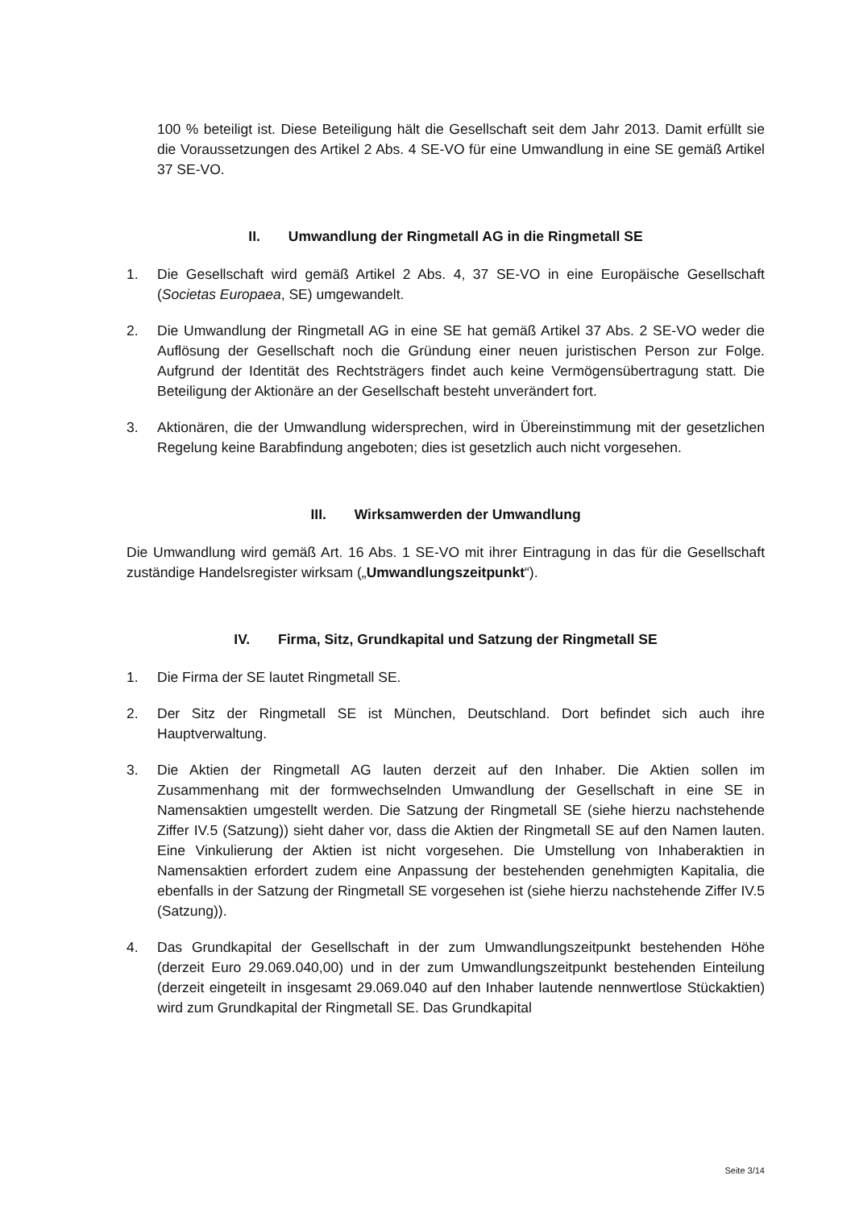100 % beteiligt ist. Diese Beteiligung hält die Gesellschaft seit dem Jahr 2013. Damit erfüllt sie die Voraussetzungen des Artikel 2 Abs. 4 SE-VO für eine Umwandlung in eine SE gemäß Artikel 37 SE-VO.
II. Umwandlung der Ringmetall AG in die Ringmetall SE
1. Die Gesellschaft wird gemäß Artikel 2 Abs. 4, 37 SE-VO in eine Europäische Gesellschaft (Societas Europaea, SE) umgewandelt.
2. Die Umwandlung der Ringmetall AG in eine SE hat gemäß Artikel 37 Abs. 2 SE-VO weder die Auflösung der Gesellschaft noch die Gründung einer neuen juristischen Person zur Folge. Aufgrund der Identität des Rechtsträgers findet auch keine Vermögensübertragung statt. Die Beteiligung der Aktionäre an der Gesellschaft besteht unverändert fort.
3. Aktionären, die der Umwandlung widersprechen, wird in Übereinstimmung mit der gesetzlichen Regelung keine Barabfindung angeboten; dies ist gesetzlich auch nicht vorgesehen.
III. Wirksamwerden der Umwandlung
Die Umwandlung wird gemäß Art. 16 Abs. 1 SE-VO mit ihrer Eintragung in das für die Gesellschaft zuständige Handelsregister wirksam („Umwandlungszeitpunkt“).
IV. Firma, Sitz, Grundkapital und Satzung der Ringmetall SE
1. Die Firma der SE lautet Ringmetall SE.
2. Der Sitz der Ringmetall SE ist München, Deutschland. Dort befindet sich auch ihre Hauptverwaltung.
3. Die Aktien der Ringmetall AG lauten derzeit auf den Inhaber. Die Aktien sollen im Zusammenhang mit der formwechselnden Umwandlung der Gesellschaft in eine SE in Namensaktien umgestellt werden. Die Satzung der Ringmetall SE (siehe hierzu nachstehende Ziffer IV.5 (Satzung)) sieht daher vor, dass die Aktien der Ringmetall SE auf den Namen lauten. Eine Vinkulierung der Aktien ist nicht vorgesehen. Die Umstellung von Inhaberaktien in Namensaktien erfordert zudem eine Anpassung der bestehenden genehmigten Kapitalia, die ebenfalls in der Satzung der Ringmetall SE vorgesehen ist (siehe hierzu nachstehende Ziffer IV.5 (Satzung)).
4. Das Grundkapital der Gesellschaft in der zum Umwandlungszeitpunkt bestehenden Höhe (derzeit Euro 29.069.040,00) und in der zum Umwandlungszeitpunkt bestehenden Einteilung (derzeit eingeteilt in insgesamt 29.069.040 auf den Inhaber lautende nennwertlose Stückaktien) wird zum Grundkapital der Ringmetall SE. Das Grundkapital
Seite 3/14